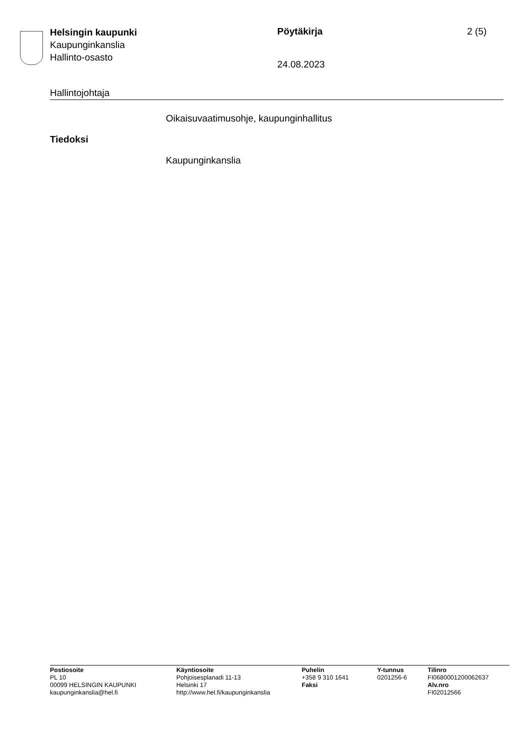Helsingin kaupunki
Kaupunginkanslia
Hallinto-osasto
Pöytäkirja
24.08.2023
2 (5)
Hallintojohtaja
Oikaisuvaatimusohje, kaupunginhallitus
Tiedoksi
Kaupunginkanslia
Postiosoite
PL 10
00099 HELSINGIN KAUPUNKI
kaupunginkanslia@hel.fi
Käyntiosoite
Pohjoisesplanadi 11-13
Helsinki 17
http://www.hel.fi/kaupunginkanslia
Puhelin
+358 9 310 1641
Faksi
Y-tunnus
0201256-6
Tilinro
FI0680001200062637
Alv.nro
FI02012566